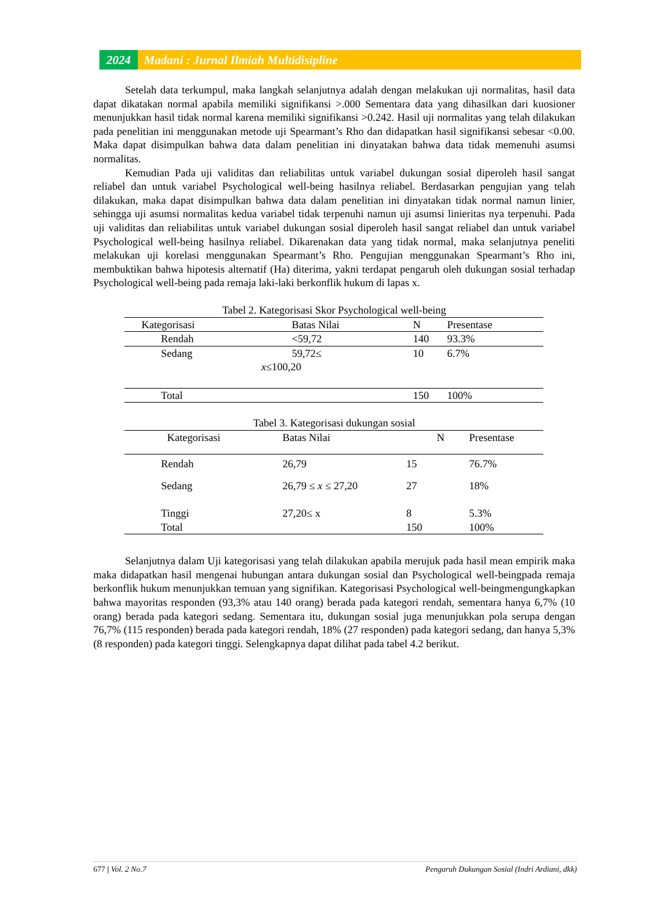2024 Madani : Jurnal Ilmiah Multidisipline
Setelah data terkumpul, maka langkah selanjutnya adalah dengan melakukan uji normalitas, hasil data dapat dikatakan normal apabila memiliki signifikansi >.000 Sementara data yang dihasilkan dari kuosioner menunjukkan hasil tidak normal karena memiliki signifikansi >0.242. Hasil uji normalitas yang telah dilakukan pada penelitian ini menggunakan metode uji Spearmant’s Rho dan didapatkan hasil signifikansi sebesar <0.00. Maka dapat disimpulkan bahwa data dalam penelitian ini dinyatakan bahwa data tidak memenuhi asumsi normalitas.
Kemudian Pada uji validitas dan reliabilitas untuk variabel dukungan sosial diperoleh hasil sangat reliabel dan untuk variabel Psychological well-being hasilnya reliabel. Berdasarkan pengujian yang telah dilakukan, maka dapat disimpulkan bahwa data dalam penelitian ini dinyatakan tidak normal namun linier, sehingga uji asumsi normalitas kedua variabel tidak terpenuhi namun uji asumsi linieritas nya terpenuhi. Pada uji validitas dan reliabilitas untuk variabel dukungan sosial diperoleh hasil sangat reliabel dan untuk variabel Psychological well-being hasilnya reliabel. Dikarenakan data yang tidak normal, maka selanjutnya peneliti melakukan uji korelasi menggunakan Spearmant’s Rho. Pengujian menggunakan Spearmant’s Rho ini, membuktikan bahwa hipotesis alternatif (Ha) diterima, yakni terdapat pengaruh oleh dukungan sosial terhadap Psychological well-being pada remaja laki-laki berkonflik hukum di lapas x.
Tabel 2. Kategorisasi Skor Psychological well-being
| Kategorisasi | Batas Nilai | N | Presentase |
| --- | --- | --- | --- |
| Rendah | <59,72 | 140 | 93.3% |
| Sedang | 59,72≤ x ≤100,20 | 10 | 6.7% |
| Total | | 150 | 100% |
Tabel 3. Kategorisasi dukungan sosial
| Kategorisasi | Batas Nilai | N | Presentase |
| --- | --- | --- | --- |
| Rendah | 26,79 | 15 | 76.7% |
| Sedang | 26,79 ≤ x ≤ 27,20 | 27 | 18% |
| Tinggi | 27,20≤ x | 8 | 5.3% |
| Total | | 150 | 100% |
Selanjutnya dalam Uji kategorisasi yang telah dilakukan apabila merujuk pada hasil mean empirik maka maka didapatkan hasil mengenai hubungan antara dukungan sosial dan Psychological well-beingpada remaja berkonflik hukum menunjukkan temuan yang signifikan. Kategorisasi Psychological well-beingmengungkapkan bahwa mayoritas responden (93,3% atau 140 orang) berada pada kategori rendah, sementara hanya 6,7% (10 orang) berada pada kategori sedang. Sementara itu, dukungan sosial juga menunjukkan pola serupa dengan 76,7% (115 responden) berada pada kategori rendah, 18% (27 responden) pada kategori sedang, dan hanya 5,3% (8 responden) pada kategori tinggi. Selengkapnya dapat dilihat pada tabel 4.2 berikut.
677 | Vol. 2 No.7 Pengaruh Dukungan Sosial (Indri Ardiani, dkk)